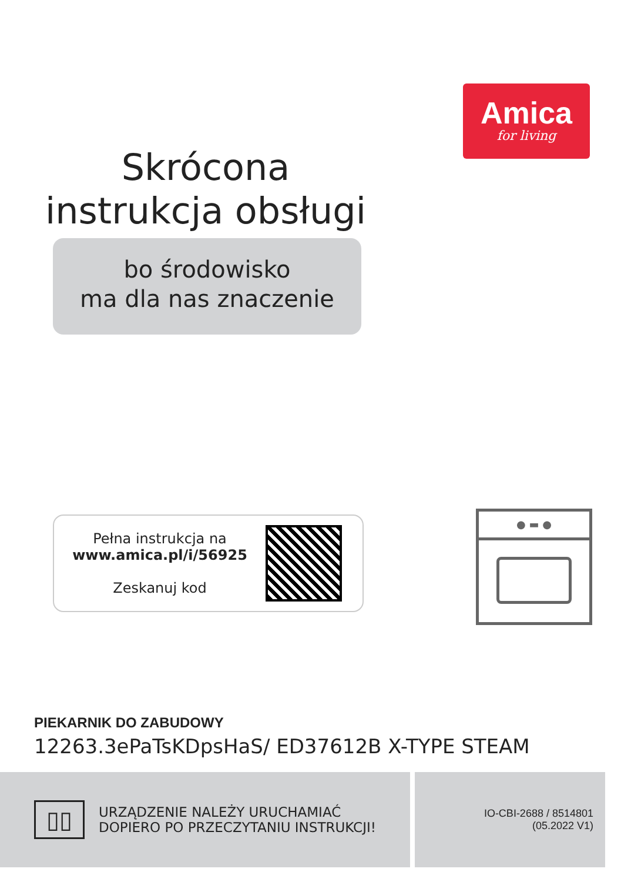Amica
for living
Skrócona
instrukcja obsługi
bo środowisko
ma dla nas znaczenie
Pełna instrukcja na
www.amica.pl/i/56925
Zeskanuj kod
● ▬ ●
PIEKARNIK DO ZABUDOWY
12263.3ePaTsKDpsHaS/ ED37612B X-TYPE STEAM
▯▯
URZĄDZENIE NALEŻY URUCHAMIAĆ
DOPIERO PO PRZECZYTANIU INSTRUKCJI!
IO-CBI-2688 / 8514801
(05.2022 V1)